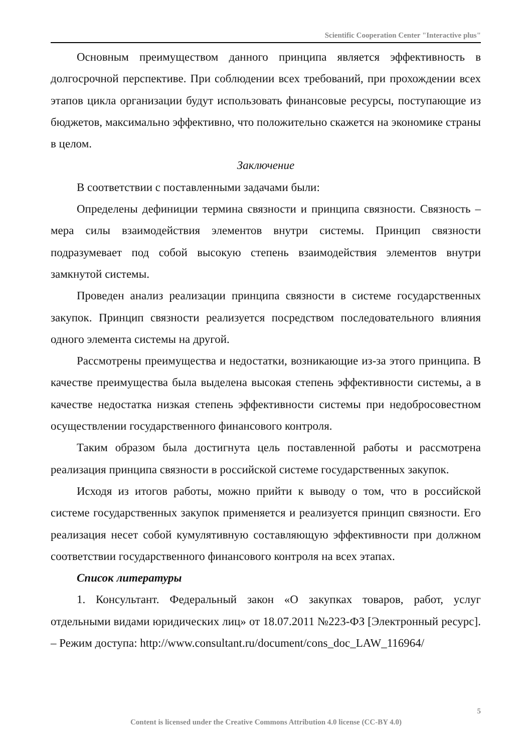Scientific Cooperation Center "Interactive plus"
Основным преимуществом данного принципа является эффективность в долгосрочной перспективе. При соблюдении всех требований, при прохождении всех этапов цикла организации будут использовать финансовые ресурсы, поступающие из бюджетов, максимально эффективно, что положительно скажется на экономике страны в целом.
Заключение
В соответствии с поставленными задачами были:
Определены дефиниции термина связности и принципа связности. Связность – мера силы взаимодействия элементов внутри системы. Принцип связности подразумевает под собой высокую степень взаимодействия элементов внутри замкнутой системы.
Проведен анализ реализации принципа связности в системе государственных закупок. Принцип связности реализуется посредством последовательного влияния одного элемента системы на другой.
Рассмотрены преимущества и недостатки, возникающие из-за этого принципа. В качестве преимущества была выделена высокая степень эффективности системы, а в качестве недостатка низкая степень эффективности системы при недобросовестном осуществлении государственного финансового контроля.
Таким образом была достигнута цель поставленной работы и рассмотрена реализация принципа связности в российской системе государственных закупок.
Исходя из итогов работы, можно прийти к выводу о том, что в российской системе государственных закупок применяется и реализуется принцип связности. Его реализация несет собой кумулятивную составляющую эффективности при должном соответствии государственного финансового контроля на всех этапах.
Список литературы
1. Консультант. Федеральный закон «О закупках товаров, работ, услуг отдельными видами юридических лиц» от 18.07.2011 №223-ФЗ [Электронный ресурс]. – Режим доступа: http://www.consultant.ru/document/cons_doc_LAW_116964/
5
Content is licensed under the Creative Commons Attribution 4.0 license (CC-BY 4.0)